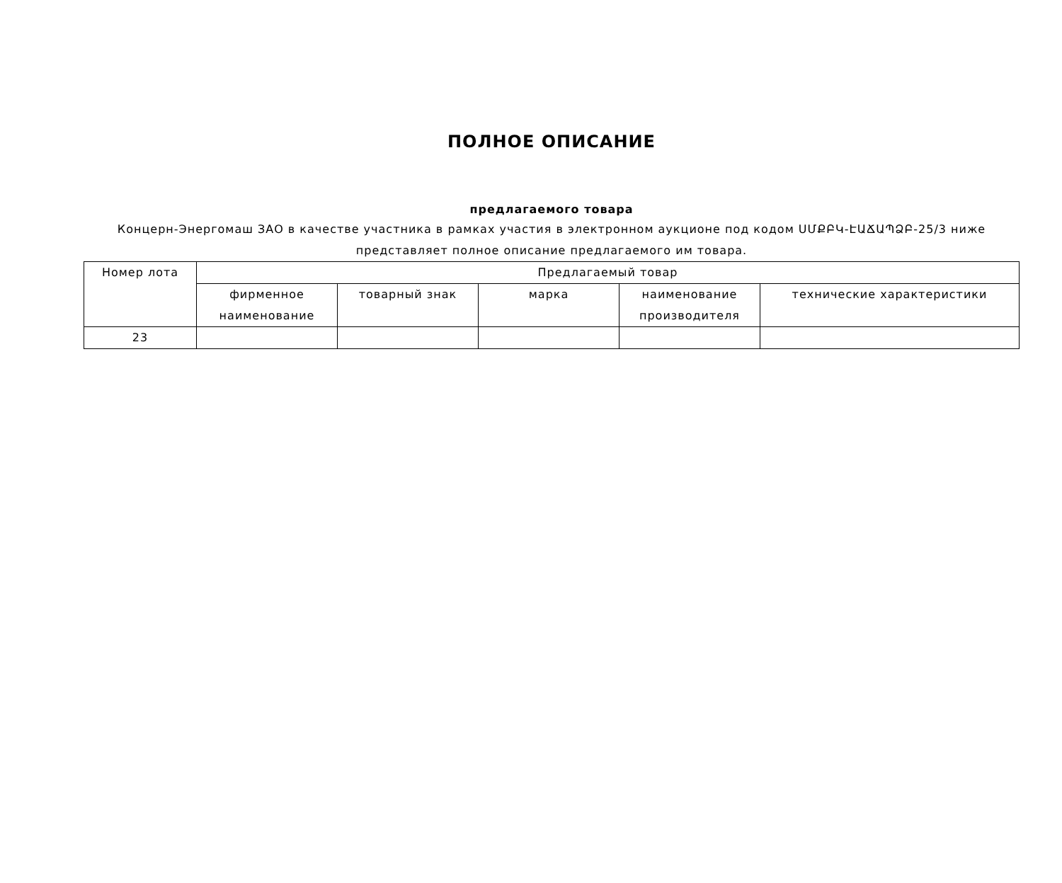ПОЛНОЕ ОПИСАНИЕ
предлагаемого товара
Концерн-Энергомаш ЗАО в качестве участника в рамках участия в электронном аукционе под кодом ՍՄՔԲԿ-ԷԱՃԱՊՁԲ-25/3 ниже представляет полное описание предлагаемого им товара.
| Номер лота | Предлагаемый товар | | | | |
| --- | --- | --- | --- | --- | --- |
| | фирменное наименование | товарный знак | марка | наименование производителя | технические характеристики |
| 23 | | | | | |